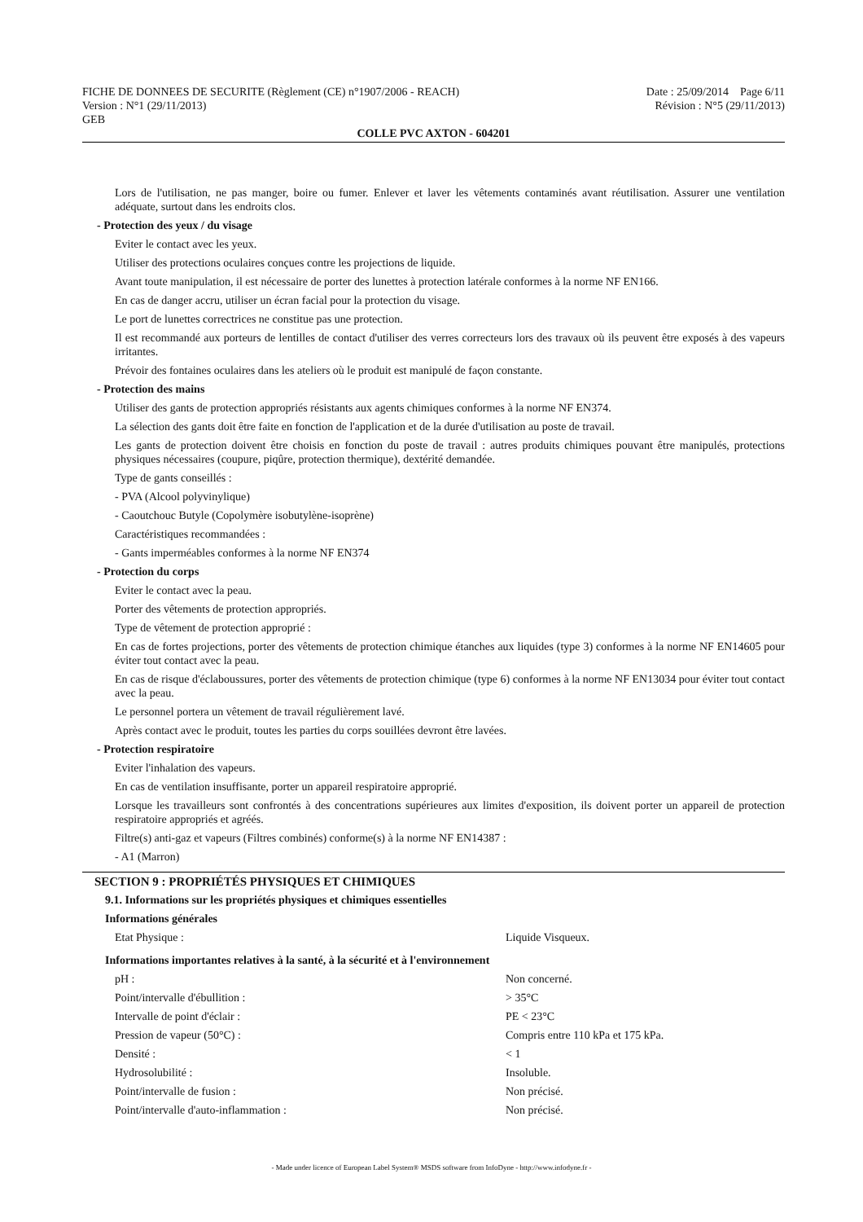FICHE DE DONNEES DE SECURITE (Règlement (CE) n°1907/2006 - REACH) Date : 25/09/2014 Page 6/11
Version : N°1 (29/11/2013) Révision : N°5 (29/11/2013)
GEB
COLLE PVC AXTON - 604201
Lors de l'utilisation, ne pas manger, boire ou fumer. Enlever et laver les vêtements contaminés avant réutilisation. Assurer une ventilation adéquate, surtout dans les endroits clos.
- Protection des yeux / du visage
Eviter le contact avec les yeux.
Utiliser des protections oculaires conçues contre les projections de liquide.
Avant toute manipulation, il est nécessaire de porter des lunettes à protection latérale conformes à la norme NF EN166.
En cas de danger accru, utiliser un écran facial pour la protection du visage.
Le port de lunettes correctrices ne constitue pas une protection.
Il est recommandé aux porteurs de lentilles de contact d'utiliser des verres correcteurs lors des travaux où ils peuvent être exposés à des vapeurs irritantes.
Prévoir des fontaines oculaires dans les ateliers où le produit est manipulé de façon constante.
- Protection des mains
Utiliser des gants de protection appropriés résistants aux agents chimiques conformes à la norme NF EN374.
La sélection des gants doit être faite en fonction de l'application et de la durée d'utilisation au poste de travail.
Les gants de protection doivent être choisis en fonction du poste de travail : autres produits chimiques pouvant être manipulés, protections physiques nécessaires (coupure, piqûre, protection thermique), dextérité demandée.
Type de gants conseillés :
- PVA (Alcool polyvinylique)
- Caoutchouc Butyle (Copolymère isobutylène-isoprène)
Caractéristiques recommandées :
- Gants imperméables conformes à la norme NF EN374
- Protection du corps
Eviter le contact avec la peau.
Porter des vêtements de protection appropriés.
Type de vêtement de protection approprié :
En cas de fortes projections, porter des vêtements de protection chimique étanches aux liquides (type 3) conformes à la norme NF EN14605 pour éviter tout contact avec la peau.
En cas de risque d'éclaboussures, porter des vêtements de protection chimique (type 6) conformes à la norme NF EN13034 pour éviter tout contact avec la peau.
Le personnel portera un vêtement de travail régulièrement lavé.
Après contact avec le produit, toutes les parties du corps souillées devront être lavées.
- Protection respiratoire
Eviter l'inhalation des vapeurs.
En cas de ventilation insuffisante, porter un appareil respiratoire approprié.
Lorsque les travailleurs sont confrontés à des concentrations supérieures aux limites d'exposition, ils doivent porter un appareil de protection respiratoire appropriés et agréés.
Filtre(s) anti-gaz et vapeurs (Filtres combinés) conforme(s) à la norme NF EN14387 :
- A1 (Marron)
SECTION 9 : PROPRIÉTÉS PHYSIQUES ET CHIMIQUES
9.1. Informations sur les propriétés physiques et chimiques essentielles
Informations générales
| Etat Physique : | Liquide Visqueux. |
Informations importantes relatives à la santé, à la sécurité et à l'environnement
| pH : | Non concerné. |
| Point/intervalle d'ébullition : | > 35°C |
| Intervalle de point d'éclair : | PE < 23°C |
| Pression de vapeur (50°C) : | Compris entre 110 kPa et 175 kPa. |
| Densité : | < 1 |
| Hydrosolubilité : | Insoluble. |
| Point/intervalle de fusion : | Non précisé. |
| Point/intervalle d'auto-inflammation : | Non précisé. |
- Made under licence of European Label System® MSDS software from InfoDyne - http://www.infodyne.fr -